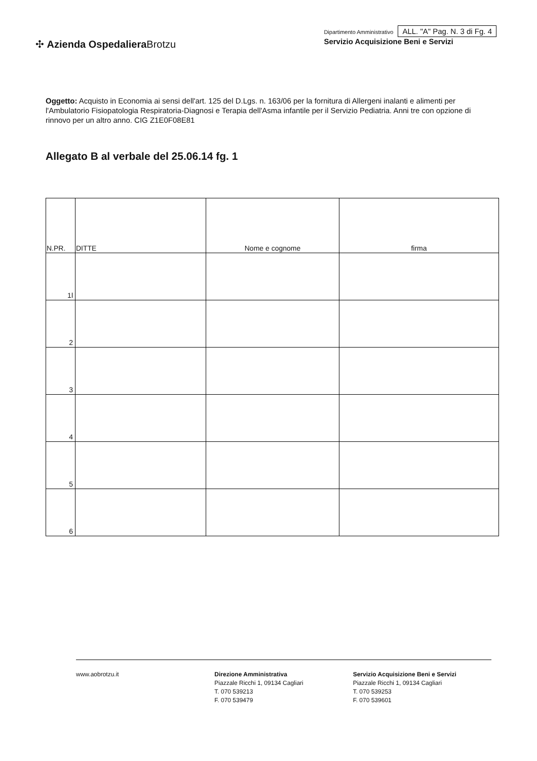✣ Azienda Ospedaliera Brotzu
Dipartimento Amministrativo ALL. "A" Pag. N. 3 di Fg. 4
Servizio Acquisizione Beni e Servizi
Oggetto: Acquisto in Economia ai sensi dell'art. 125 del D.Lgs. n. 163/06 per la fornitura di Allergeni inalanti e alimenti per l'Ambulatorio Fisiopatologia Respiratoria-Diagnosi e Terapia dell'Asma infantile per il Servizio Pediatria. Anni tre con opzione di rinnovo per un altro anno. CIG Z1E0F08E81
Allegato B al verbale del 25.06.14 fg. 1
| N.PR. | DITTE | Nome e cognome | firma |
| --- | --- | --- | --- |
| 1l | | | |
| 2 | | | |
| 3 | | | |
| 4 | | | |
| 5 | | | |
| 6 | | | |
www.aobrotzu.it Direzione Amministrativa
Piazzale Ricchi 1, 09134 Cagliari
T. 070 539213
F. 070 539479
Servizio Acquisizione Beni e Servizi
Piazzale Ricchi 1, 09134 Cagliari
T. 070 539253
F. 070 539601